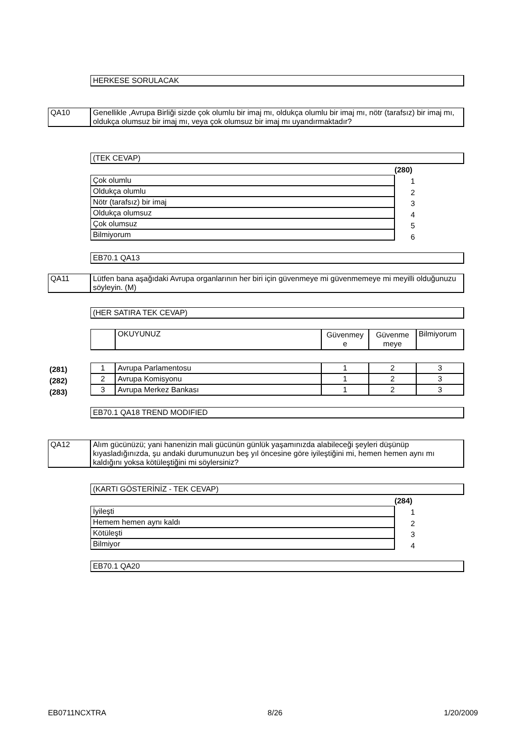HERKESE SORULACAK
| QA10 | Genellikle ,Avrupa Birliği sizde çok olumlu bir imaj mı, oldukça olumlu bir imaj mı, nötr (tarafsız) bir imaj mı, oldukça olumsuz bir imaj mı, veya çok olumsuz bir imaj mı uyandırmaktadır? |
(TEK CEVAP)
(280)
| Çok olumlu |
| Oldukça olumlu |
| Nötr (tarafsız) bir imaj |
| Oldukça olumsuz |
| Çok olumsuz |
| Bilmiyorum |
1
2
3
4
5
6
EB70.1 QA13
| QA11 | Lütfen bana aşağıdaki Avrupa organlarının her biri için güvenmeye mi güvenmemeye mi meyilli olduğunuzu söyleyin. (M) |
(HER SATIRA TEK CEVAP)
| | OKUYUNUZ | Güvenmey e | Güvenme meye | Bilmiyorum |
(281)
(282)
(283)
| 1 | Avrupa Parlamentosu | 1 | 2 | 3 |
| 2 | Avrupa Komisyonu | 1 | 2 | 3 |
| 3 | Avrupa Merkez Bankası | 1 | 2 | 3 |
EB70.1 QA18 TREND MODIFIED
| QA12 | Alım gücünüzü; yani hanenizin mali gücünün günlük yaşamınızda alabileceği şeyleri düşünüp kıyasladığınızda, şu andaki durumunuzun beş yıl öncesine göre iyileştiğini mi, hemen hemen aynı mı kaldığını yoksa kötüleştiğini mi söylersiniz? |
(KARTI GÖSTERİNİZ - TEK CEVAP)
(284)
| İyileşti |
| Hemem hemen aynı kaldı |
| Kötüleşti |
| Bilmiyor |
1
2
3
4
EB70.1 QA20
EB0711NCXTRA 8/26 1/20/2009